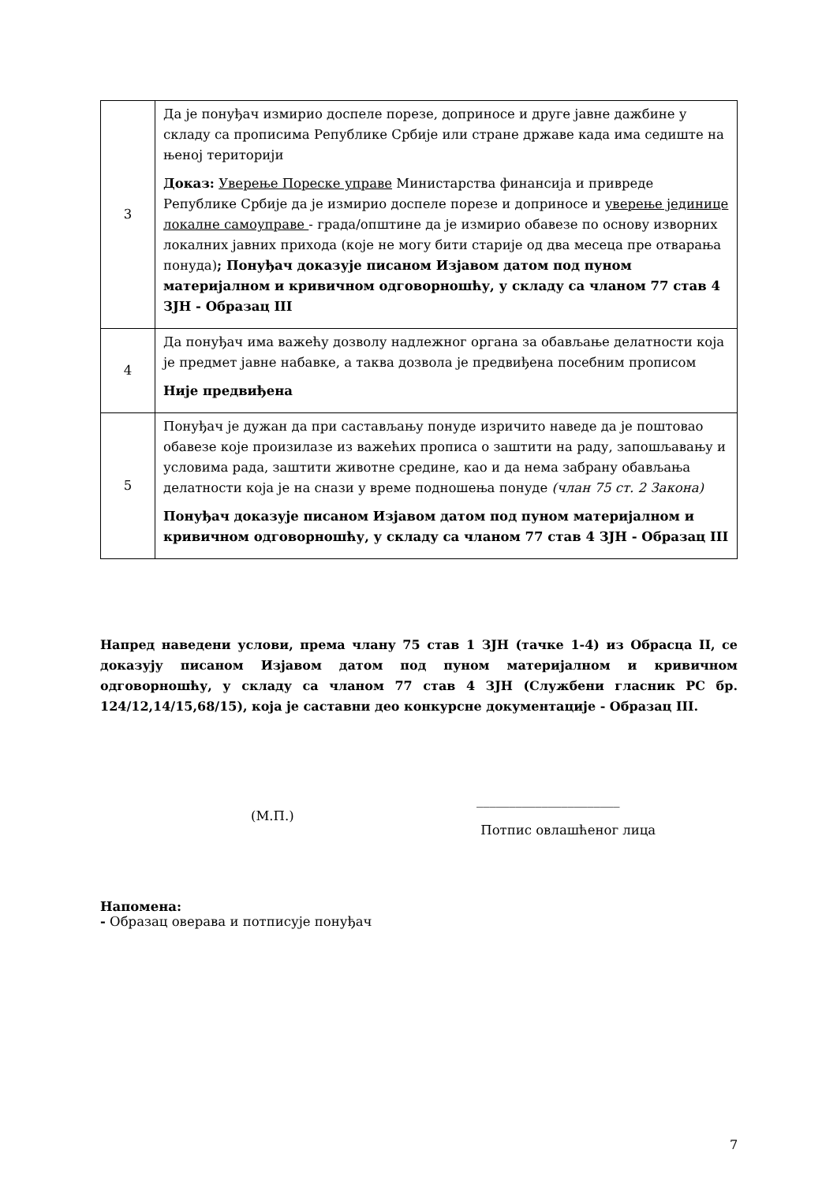| 3 | Да је понуђач измирио доспеле порезе, доприносе и друге јавне дажбине у складу са прописима Републике Србије или стране државе када има седиште на њеној територији Доказ: Уверење Пореске управе Министарства финансија и привреде Републике Србије да је измирио доспеле порезе и доприносе и уверење јединице локалне самоуправе - града/општине да је измирио обавезе по основу изворних локалних јавних прихода (које не могу бити старије од два месеца пре отварања понуда) ; Понуђач доказује писаном Изјавом датом под пуном материјалном и кривичном одговорношћу, у складу са чланом 77 став 4 ЗЈН - Образац III |
| 4 | Да понуђач има важећу дозволу надлежног органа за обављање делатности која је предмет јавне набавке, а таква дозвола је предвиђена посебним прописом Није предвиђена |
| 5 | Понуђач је дужан да при састављању понуде изричито наведе да је поштовао обавезе које произилазе из важећих прописа о заштити на раду, запошљавању и условима рада, заштити животне средине, као и да нема забрану обављања делатности која је на снази у време подношења понуде (члан 75 ст. 2 Закона) Понуђач доказује писаном Изјавом датом под пуном материјалном и кривичном одговорношћу, у складу са чланом 77 став 4 ЗЈН - Образац III |
Напред наведени услови, према члану 75 став 1 ЗЈН (тачке 1-4) из Обрасца II, се доказују писаном Изјавом датом под пуном материјалном и кривичном одговорношћу, у складу са чланом 77 став 4 ЗЈН (Службени гласник РС бр. 124/12,14/15,68/15), која је саставни део конкурсне документације - Образац III.
(М.П.)
______________________
Потпис овлашћеног лица
Напомена:
- Образац оверава и потписује понуђач
7